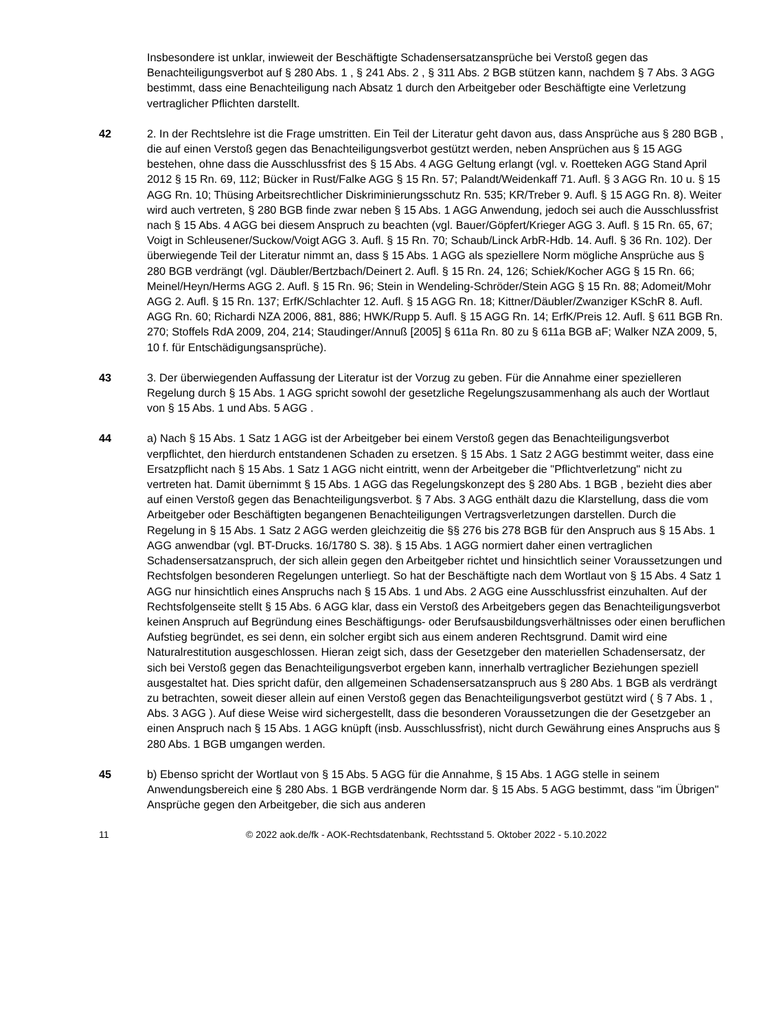Insbesondere ist unklar, inwieweit der Beschäftigte Schadensersatzansprüche bei Verstoß gegen das Benachteiligungsverbot auf § 280 Abs. 1 , § 241 Abs. 2 , § 311 Abs. 2 BGB stützen kann, nachdem § 7 Abs. 3 AGG bestimmt, dass eine Benachteiligung nach Absatz 1 durch den Arbeitgeber oder Beschäftigte eine Verletzung vertraglicher Pflichten darstellt.
42 2. In der Rechtslehre ist die Frage umstritten. Ein Teil der Literatur geht davon aus, dass Ansprüche aus § 280 BGB , die auf einen Verstoß gegen das Benachteiligungsverbot gestützt werden, neben Ansprüchen aus § 15 AGG bestehen, ohne dass die Ausschlussfrist des § 15 Abs. 4 AGG Geltung erlangt (vgl. v. Roetteken AGG Stand April 2012 § 15 Rn. 69, 112; Bücker in Rust/Falke AGG § 15 Rn. 57; Palandt/Weidenkaff 71. Aufl. § 3 AGG Rn. 10 u. § 15 AGG Rn. 10; Thüsing Arbeitsrechtlicher Diskriminierungsschutz Rn. 535; KR/Treber 9. Aufl. § 15 AGG Rn. 8). Weiter wird auch vertreten, § 280 BGB finde zwar neben § 15 Abs. 1 AGG Anwendung, jedoch sei auch die Ausschlussfrist nach § 15 Abs. 4 AGG bei diesem Anspruch zu beachten (vgl. Bauer/Göpfert/Krieger AGG 3. Aufl. § 15 Rn. 65, 67; Voigt in Schleusener/Suckow/Voigt AGG 3. Aufl. § 15 Rn. 70; Schaub/Linck ArbR-Hdb. 14. Aufl. § 36 Rn. 102). Der überwiegende Teil der Literatur nimmt an, dass § 15 Abs. 1 AGG als speziellere Norm mögliche Ansprüche aus § 280 BGB verdrängt (vgl. Däubler/Bertzbach/Deinert 2. Aufl. § 15 Rn. 24, 126; Schiek/Kocher AGG § 15 Rn. 66; Meinel/Heyn/Herms AGG 2. Aufl. § 15 Rn. 96; Stein in Wendeling-Schröder/Stein AGG § 15 Rn. 88; Adomeit/Mohr AGG 2. Aufl. § 15 Rn. 137; ErfK/Schlachter 12. Aufl. § 15 AGG Rn. 18; Kittner/Däubler/Zwanziger KSchR 8. Aufl. AGG Rn. 60; Richardi NZA 2006, 881, 886; HWK/Rupp 5. Aufl. § 15 AGG Rn. 14; ErfK/Preis 12. Aufl. § 611 BGB Rn. 270; Stoffels RdA 2009, 204, 214; Staudinger/Annuß [2005] § 611a Rn. 80 zu § 611a BGB aF; Walker NZA 2009, 5, 10 f. für Entschädigungsansprüche).
43 3. Der überwiegenden Auffassung der Literatur ist der Vorzug zu geben. Für die Annahme einer spezielleren Regelung durch § 15 Abs. 1 AGG spricht sowohl der gesetzliche Regelungszusammenhang als auch der Wortlaut von § 15 Abs. 1 und Abs. 5 AGG .
44 a) Nach § 15 Abs. 1 Satz 1 AGG ist der Arbeitgeber bei einem Verstoß gegen das Benachteiligungsverbot verpflichtet, den hierdurch entstandenen Schaden zu ersetzen. § 15 Abs. 1 Satz 2 AGG bestimmt weiter, dass eine Ersatzpflicht nach § 15 Abs. 1 Satz 1 AGG nicht eintritt, wenn der Arbeitgeber die "Pflichtverletzung" nicht zu vertreten hat. Damit übernimmt § 15 Abs. 1 AGG das Regelungskonzept des § 280 Abs. 1 BGB , bezieht dies aber auf einen Verstoß gegen das Benachteiligungsverbot. § 7 Abs. 3 AGG enthält dazu die Klarstellung, dass die vom Arbeitgeber oder Beschäftigten begangenen Benachteiligungen Vertragsverletzungen darstellen. Durch die Regelung in § 15 Abs. 1 Satz 2 AGG werden gleichzeitig die §§ 276 bis 278 BGB für den Anspruch aus § 15 Abs. 1 AGG anwendbar (vgl. BT-Drucks. 16/1780 S. 38). § 15 Abs. 1 AGG normiert daher einen vertraglichen Schadensersatzanspruch, der sich allein gegen den Arbeitgeber richtet und hinsichtlich seiner Voraussetzungen und Rechtsfolgen besonderen Regelungen unterliegt. So hat der Beschäftigte nach dem Wortlaut von § 15 Abs. 4 Satz 1 AGG nur hinsichtlich eines Anspruchs nach § 15 Abs. 1 und Abs. 2 AGG eine Ausschlussfrist einzuhalten. Auf der Rechtsfolgenseite stellt § 15 Abs. 6 AGG klar, dass ein Verstoß des Arbeitgebers gegen das Benachteiligungsverbot keinen Anspruch auf Begründung eines Beschäftigungs- oder Berufsausbildungsverhältnisses oder einen beruflichen Aufstieg begründet, es sei denn, ein solcher ergibt sich aus einem anderen Rechtsgrund. Damit wird eine Naturalrestitution ausgeschlossen. Hieran zeigt sich, dass der Gesetzgeber den materiellen Schadensersatz, der sich bei Verstoß gegen das Benachteiligungsverbot ergeben kann, innerhalb vertraglicher Beziehungen speziell ausgestaltet hat. Dies spricht dafür, den allgemeinen Schadensersatzanspruch aus § 280 Abs. 1 BGB als verdrängt zu betrachten, soweit dieser allein auf einen Verstoß gegen das Benachteiligungsverbot gestützt wird ( § 7 Abs. 1 , Abs. 3 AGG ). Auf diese Weise wird sichergestellt, dass die besonderen Voraussetzungen die der Gesetzgeber an einen Anspruch nach § 15 Abs. 1 AGG knüpft (insb. Ausschlussfrist), nicht durch Gewährung eines Anspruchs aus § 280 Abs. 1 BGB umgangen werden.
45 b) Ebenso spricht der Wortlaut von § 15 Abs. 5 AGG für die Annahme, § 15 Abs. 1 AGG stelle in seinem Anwendungsbereich eine § 280 Abs. 1 BGB verdrängende Norm dar. § 15 Abs. 5 AGG bestimmt, dass "im Übrigen" Ansprüche gegen den Arbeitgeber, die sich aus anderen
11 © 2022 aok.de/fk - AOK-Rechtsdatenbank, Rechtsstand 5. Oktober 2022 - 5.10.2022